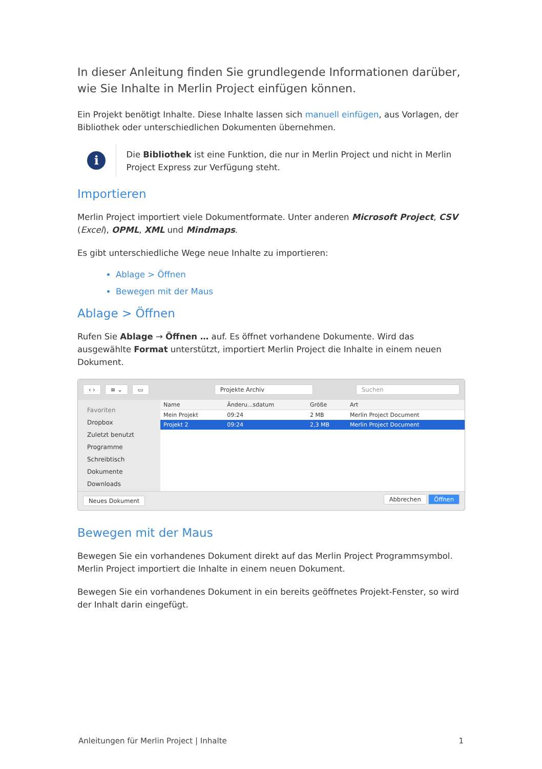In dieser Anleitung finden Sie grundlegende Informationen darüber, wie Sie Inhalte in Merlin Project einfügen können.
Ein Projekt benötigt Inhalte. Diese Inhalte lassen sich manuell einfügen, aus Vorlagen, der Bibliothek oder unterschiedlichen Dokumenten übernehmen.
i
Die Bibliothek ist eine Funktion, die nur in Merlin Project und nicht in Merlin Project Express zur Verfügung steht.
Importieren
Merlin Project importiert viele Dokumentformate. Unter anderen Microsoft Project, CSV (Excel), OPML, XML und Mindmaps.
Es gibt unterschiedliche Wege neue Inhalte zu importieren:
Ablage > Öffnen
Bewegen mit der Maus
Ablage > Öffnen
Rufen Sie Ablage → Öffnen … auf. Es öffnet vorhandene Dokumente. Wird das ausgewählte Format unterstützt, importiert Merlin Project die Inhalte in einem neuen Dokument.
‹ › ≡ ⌄ ▭ Projekte Archiv Suchen
Favoriten
Dropbox
Zuletzt benutzt
Programme
Schreibtisch
Dokumente
Downloads
| Name | Änderu...sdatum | Größe | Art |
| --- | --- | --- | --- |
| Mein Projekt | 09:24 | 2 MB | Merlin Project Document |
| Projekt 2 | 09:24 | 2,3 MB | Merlin Project Document |
Neues Dokument Abbrechen Öffnen
Bewegen mit der Maus
Bewegen Sie ein vorhandenes Dokument direkt auf das Merlin Project Programmsymbol. Merlin Project importiert die Inhalte in einem neuen Dokument.
Bewegen Sie ein vorhandenes Dokument in ein bereits geöffnetes Projekt-Fenster, so wird der Inhalt darin eingefügt.
Anleitungen für Merlin Project | Inhalte 1